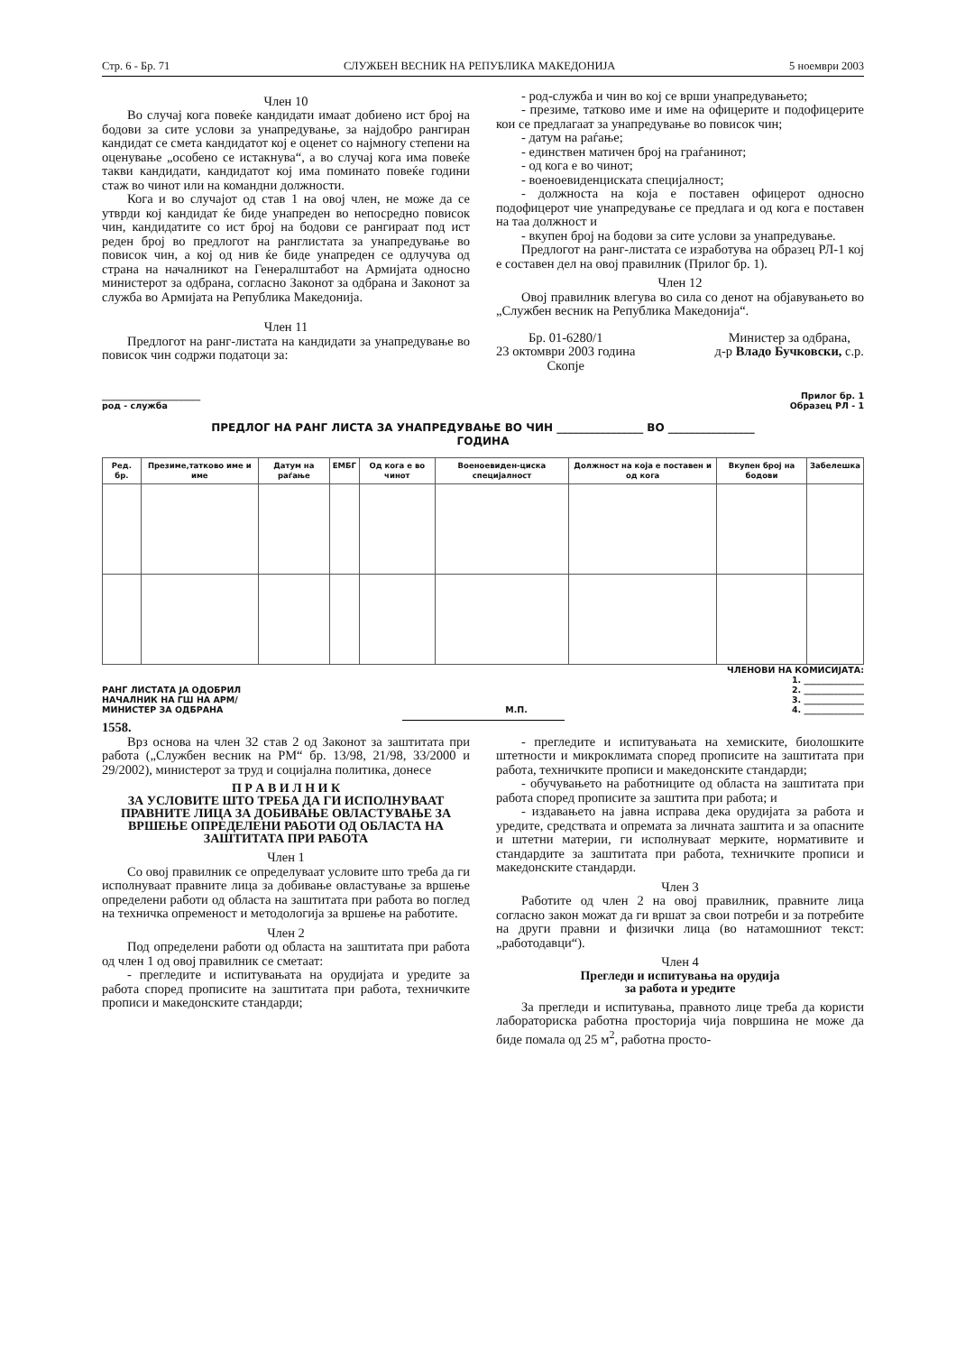Стр. 6 - Бр. 71 СЛУЖБЕН ВЕСНИК НА РЕПУБЛИКА МАКЕДОНИЈА 5 ноември 2003
Член 10
Во случај кога повеќе кандидати имаат добиено ист број на бодови за сите услови за унапредување, за најдобро рангиран кандидат се смета кандидатот кој е оценет со најмногу степени на оценување „особено се истакнува“, а во случај кога има повеќе такви кандидати, кандидатот кој има поминато повеќе години стаж во чинот или на командни должности.
Кога и во случајот од став 1 на овој член, не може да се утврди кој кандидат ќе биде унапреден во непосредно повисок чин, кандидатите со ист број на бодови се рангираат под ист реден број во предлогот на ранглистата за унапредување во повисок чин, а кој од нив ќе биде унапреден се одлучува од страна на началникот на Генералштабот на Армијата односно министерот за одбрана, согласно Законот за одбрана и Законот за служба во Армијата на Република Македонија.
Член 11
Предлогот на ранг-листата на кандидати за унапредување во повисок чин содржи податоци за:
- род-служба и чин во кој се врши унапредувањето;
- презиме, татково име и име на офицерите и подофицерите кои се предлагаат за унапредување во повисок чин;
- датум на раѓање;
- единствен матичен број на граѓанинот;
- од кога е во чинот;
- военоевиденциската специјалност;
- должноста на која е поставен офицерот односно подофицерот чие унапредување се предлага и од кога е поставен на таа должност и
- вкупен број на бодови за сите услови за унапредување.
Предлогот на ранг-листата се изработува на образец РЛ-1 кој е составен дел на овој правилник (Прилог бр. 1).
Член 12
Овој правилник влегува во сила со денот на објавувањето во „Службен весник на Република Македонија“.
Бр. 01-6280/1
23 октомври 2003 година
Скопје
Министер за одбрана,
д-р Владо Бучковски, с.р.
_______________________
род - служба
Прилог бр. 1
Образец РЛ - 1
ПРЕДЛОГ НА РАНГ ЛИСТА ЗА УНАПРЕДУВАЊЕ ВО ЧИН ________________ ВО ________________
ГОДИНА
| Ред. бр. | Презиме,татково име и име | Датум на раѓање | ЕМБГ | Од кога е во чинот | Военоевиден-циска специјалност | Должност на која е поставен и од кога | Вкупен број на бодови | Забелешка |
| --- | --- | --- | --- | --- | --- | --- | --- | --- |
ЧЛЕНОВИ НА КОМИСИЈАТА:
РАНГ ЛИСТАТА ЈА ОДОБРИЛ
НАЧАЛНИК НА ГШ НА АРМ/
МИНИСТЕР ЗА ОДБРАНА
М.П.
1. ______________
2. ______________
3. ______________
4. ______________
1558.
Врз основа на член 32 став 2 од Законот за заштитата при работа („Службен весник на РМ“ бр. 13/98, 21/98, 33/2000 и 29/2002), министерот за труд и социјална политика, донесе
П Р А В И Л Н И К
ЗА УСЛОВИТЕ ШТО ТРЕБА ДА ГИ ИСПОЛНУВААТ ПРАВНИТЕ ЛИЦА ЗА ДОБИВАЊЕ ОВЛАСТУВАЊЕ ЗА ВРШЕЊЕ ОПРЕДЕЛЕНИ РАБОТИ ОД ОБЛАСТА НА ЗАШТИТАТА ПРИ РАБОТА
Член 1
Со овој правилник се определуваат условите што треба да ги исполнуваат правните лица за добивање овластување за вршење определени работи од областа на заштитата при работа во поглед на техничка опременост и методологија за вршење на работите.
Член 2
Под определени работи од областа на заштитата при работа од член 1 од овој правилник се сметаат:
- прегледите и испитувањата на орудијата и уредите за работа според прописите на заштитата при работа, техничките прописи и македонските стандарди;
- прегледите и испитувањата на хемиските, биолошките штетности и микроклимата според прописите на заштитата при работа, техничките прописи и македонските стандарди;
- обучувањето на работниците од областа на заштитата при работа според прописите за заштита при работа; и
- издавањето на јавна исправа дека орудијата за работа и уредите, средствата и опремата за личната заштита и за опасните и штетни материи, ги исполнуваат мерките, нормативите и стандардите за заштитата при работа, техничките прописи и македонските стандарди.
Член 3
Работите од член 2 на овој правилник, правните лица согласно закон можат да ги вршат за свои потреби и за потребите на други правни и физички лица (во натамошниот текст: „работодавци“).
Член 4
Прегледи и испитувања на орудија
за работа и уредите
За прегледи и испитувања, правното лице треба да користи лабораториска работна просторија чија површина не може да биде помала од 25 м<sup>2</sup>, работна просто-